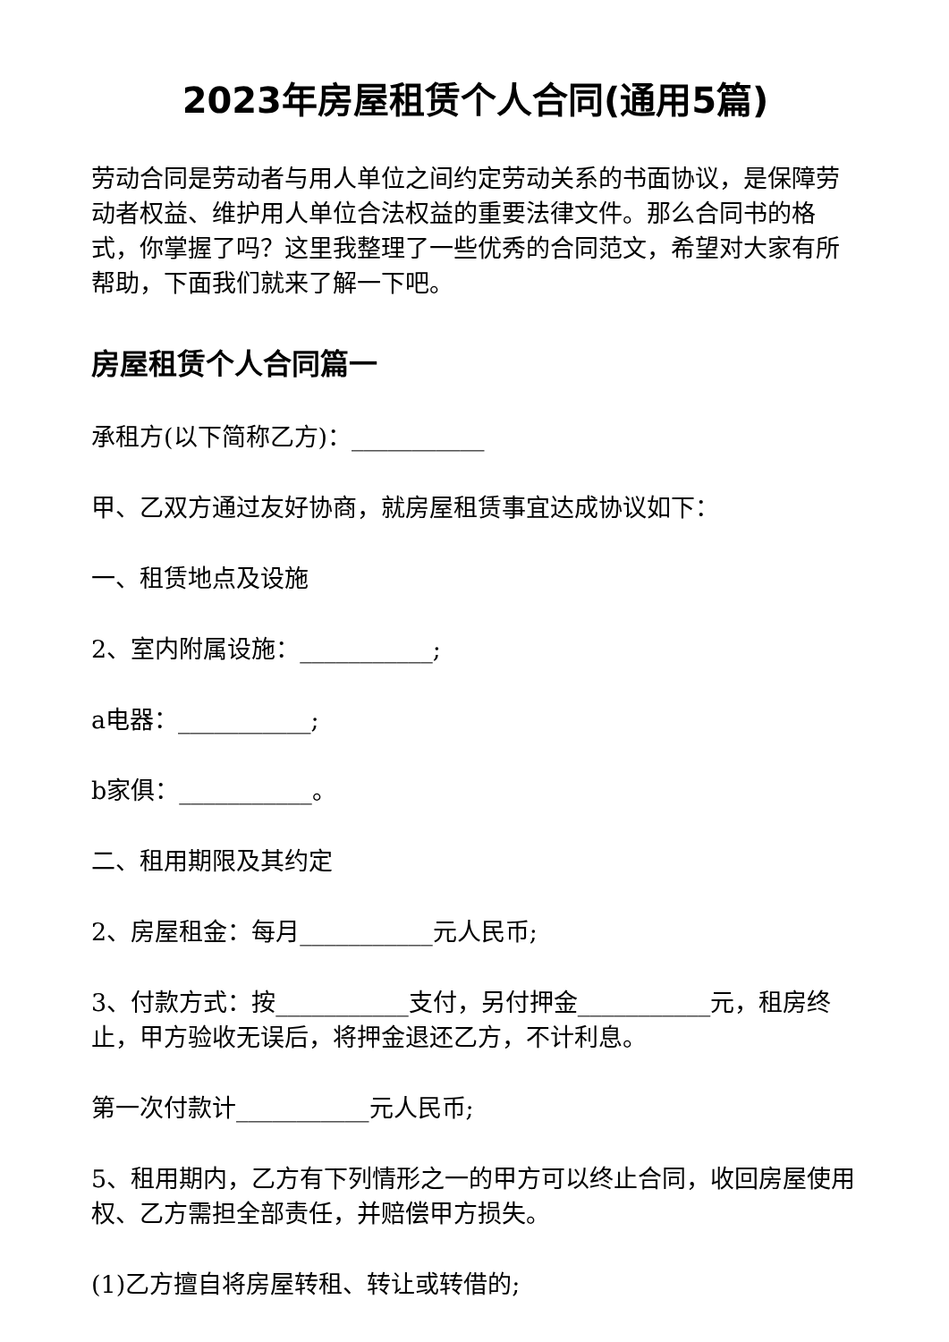2023年房屋租赁个人合同(通用5篇)
劳动合同是劳动者与用人单位之间约定劳动关系的书面协议，是保障劳动者权益、维护用人单位合法权益的重要法律文件。那么合同书的格式，你掌握了吗？这里我整理了一些优秀的合同范文，希望对大家有所帮助，下面我们就来了解一下吧。
房屋租赁个人合同篇一
承租方(以下简称乙方)：___________
甲、乙双方通过友好协商，就房屋租赁事宜达成协议如下：
一、租赁地点及设施
2、室内附属设施：___________;
a电器：___________;
b家俱：___________。
二、租用期限及其约定
2、房屋租金：每月___________元人民币;
3、付款方式：按___________支付，另付押金___________元，租房终止，甲方验收无误后，将押金退还乙方，不计利息。
第一次付款计___________元人民币;
5、租用期内，乙方有下列情形之一的甲方可以终止合同，收回房屋使用权、乙方需担全部责任，并赔偿甲方损失。
(1)乙方擅自将房屋转租、转让或转借的;